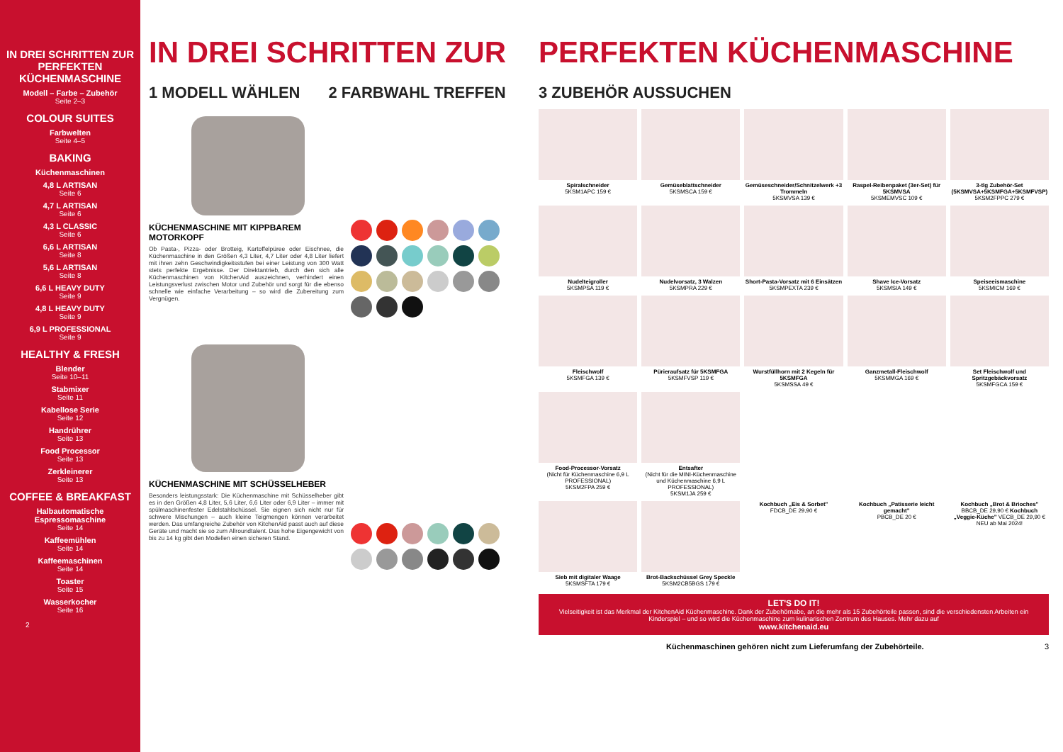IN DREI SCHRITTEN ZUR PERFEKTEN KÜCHENMASCHINE
Modell – Farbe – Zubehör
Seite 2–3
COLOUR SUITES
Farbwelten
Seite 4–5
BAKING
Küchenmaschinen
4,8 L ARTISAN
Seite 6
4,7 L ARTISAN
Seite 6
4,3 L CLASSIC
Seite 6
6,6 L ARTISAN
Seite 8
5,6 L ARTISAN
Seite 8
6,6 L HEAVY DUTY
Seite 9
4,8 L HEAVY DUTY
Seite 9
6,9 L PROFESSIONAL
Seite 9
HEALTHY & FRESH
Blender
Seite 10–11
Stabmixer
Seite 11
Kabellose Serie
Seite 12
Handrührer
Seite 13
Food Processor
Seite 13
Zerkleinerer
Seite 13
COFFEE & BREAKFAST
Halbautomatische Espressomaschine
Seite 14
Kaffeemühlen
Seite 14
Kaffeemaschinen
Seite 14
Toaster
Seite 15
Wasserkocher
Seite 16
2
IN DREI SCHRITTEN ZUR
1 MODELL WÄHLEN 2 FARBWAHL TREFFEN
KÜCHENMASCHINE MIT KIPPBAREM MOTORKOPF
Ob Pasta-, Pizza- oder Brotteig, Kartoffelpüree oder Eischnee, die Küchenmaschine in den Größen 4,3 Liter, 4,7 Liter oder 4,8 Liter liefert mit ihren zehn Geschwindigkeitsstufen bei einer Leistung von 300 Watt stets perfekte Ergebnisse. Der Direktantrieb, durch den sich alle Küchenmaschinen von KitchenAid auszeichnen, verhindert einen Leistungsverlust zwischen Motor und Zubehör und sorgt für die ebenso schnelle wie einfache Verarbeitung – so wird die Zubereitung zum Vergnügen.
KÜCHENMASCHINE MIT SCHÜSSELHEBER
Besonders leistungsstark: Die Küchenmaschine mit Schüsselheber gibt es in den Größen 4,8 Liter, 5,6 Liter, 6,6 Liter oder 6,9 Liter – immer mit spülmaschinenfester Edelstahlschüssel. Sie eignen sich nicht nur für schwere Mischungen – auch kleine Teigmengen können verarbeitet werden. Das umfangreiche Zubehör von KitchenAid passt auch auf diese Geräte und macht sie so zum Allroundtalent. Das hohe Eigengewicht von bis zu 14 kg gibt den Modellen einen sicheren Stand.
PERFEKTEN KÜCHENMASCHINE
3 ZUBEHÖR AUSSUCHEN
Spiralschneider
5KSM1APC 159 €
Gemüseblattschneider
5KSMSCA 159 €
Gemüseschneider/Schnitzelwerk +3 Trommeln
5KSMVSA 139 €
Raspel-Reibenpaket (3er-Set) für 5KSMVSA
5KSMEMVSC 109 €
3-tlg Zubehör-Set (5KSMVSA+5KSMFGA+5KSMFVSP)
5KSM2FPPC 279 €
Nudelteigroller
5KSMPSA 119 €
Nudelvorsatz, 3 Walzen
5KSMPRA 229 €
Short-Pasta-Vorsatz mit 6 Einsätzen
5KSMPEXTA 239 €
Shave Ice-Vorsatz
5KSMSIA 149 €
Speiseeismaschine
5KSMICM 169 €
Fleischwolf
5KSMFGA 139 €
Pürieraufsatz für 5KSMFGA
5KSMFVSP 119 €
Wurstfüllhorn mit 2 Kegeln für 5KSMFGA
5KSMSSA 49 €
Ganzmetall-Fleischwolf
5KSMMGA 169 €
Set Fleischwolf und Spritzgebäckvorsatz
5KSMFGCA 159 €
Food-Processor-Vorsatz
(Nicht für Küchenmaschine 6,9 L PROFESSIONAL)
5KSM2FPA 259 €
Entsafter
(Nicht für die MINI-Küchenmaschine und Küchenmaschine 6,9 L PROFESSIONAL)
5KSM1JA 259 €
Sieb mit digitaler Waage
5KSMSFTA 179 €
Brot-Backschüssel Grey Speckle
5KSM2CB5BGS 179 €
Kochbuch „Eis & Sorbet"
FDCB_DE 29,90 €
Kochbuch „Patisserie leicht gemacht"
PBCB_DE 20 €
Kochbuch „Brot & Brioches"
BBCB_DE 29,90 € Kochbuch „Veggie-Küche" VECB_DE 29,90 € NEU ab Mai 2024!
LET'S DO IT!
Vielseitigkeit ist das Merkmal der KitchenAid Küchenmaschine. Dank der Zubehörnabe, an die mehr als 15 Zubehörteile passen, sind die verschiedensten Arbeiten ein Kinderspiel – und so wird die Küchenmaschine zum kulinarischen Zentrum des Hauses. Mehr dazu auf
www.kitchenaid.eu
Küchenmaschinen gehören nicht zum Lieferumfang der Zubehörteile. 3